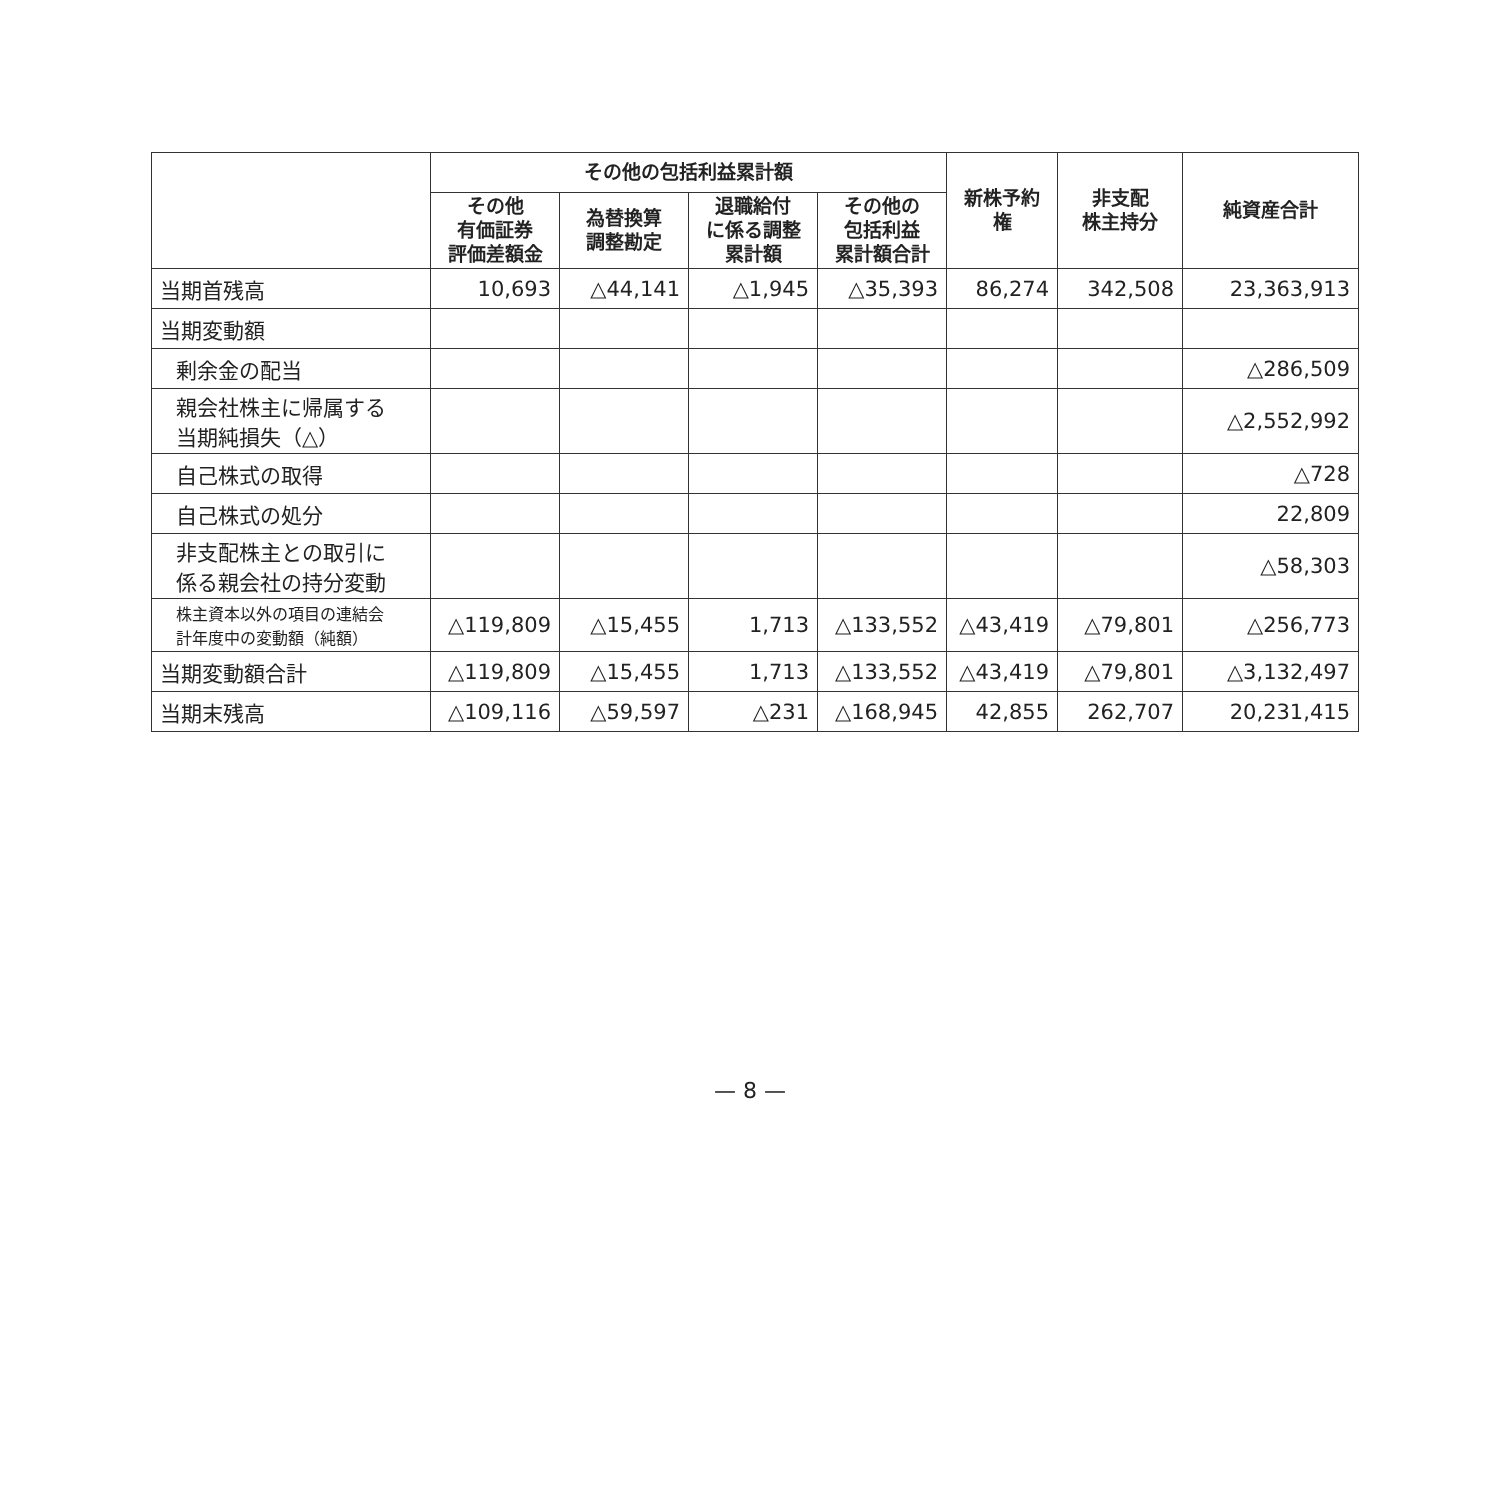| | その他の包括利益累計額 | | | | 新株予約権 | 非支配 株主持分 | 純資産合計 |
| --- | --- | --- | --- | --- | --- | --- | --- |
| | その他 有価証券 評価差額金 | 為替換算 調整勘定 | 退職給付 に係る調整 累計額 | その他の 包括利益 累計額合計 | | | |
| 当期首残高 | 10,693 | △44,141 | △1,945 | △35,393 | 86,274 | 342,508 | 23,363,913 |
| 当期変動額 | | | | | | | |
| 剰余金の配当 | | | | | | | △286,509 |
| 親会社株主に帰属する 当期純損失（△） | | | | | | | △2,552,992 |
| 自己株式の取得 | | | | | | | △728 |
| 自己株式の処分 | | | | | | | 22,809 |
| 非支配株主との取引に 係る親会社の持分変動 | | | | | | | △58,303 |
| 株主資本以外の項目の連結会 計年度中の変動額（純額） | △119,809 | △15,455 | 1,713 | △133,552 | △43,419 | △79,801 | △256,773 |
| 当期変動額合計 | △119,809 | △15,455 | 1,713 | △133,552 | △43,419 | △79,801 | △3,132,497 |
| 当期末残高 | △109,116 | △59,597 | △231 | △168,945 | 42,855 | 262,707 | 20,231,415 |
— 8 —